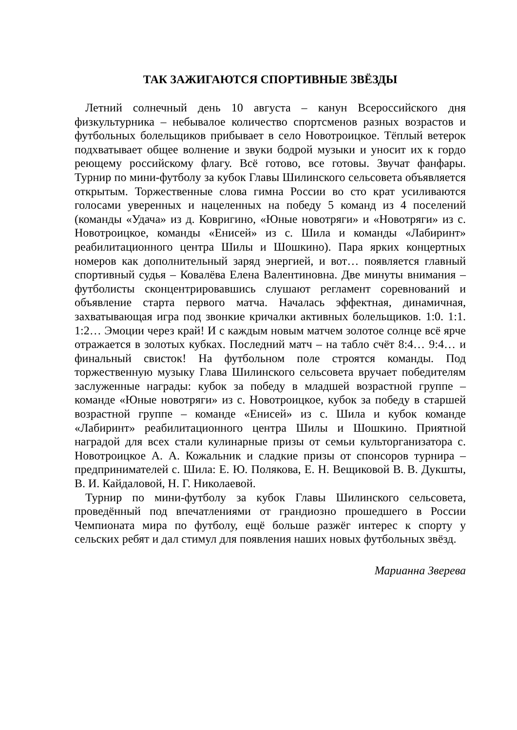ТАК ЗАЖИГАЮТСЯ СПОРТИВНЫЕ ЗВЁЗДЫ
Летний солнечный день 10 августа – канун Всероссийского дня физкультурника – небывалое количество спортсменов разных возрастов и футбольных болельщиков прибывает в село Новотроицкое. Тёплый ветерок подхватывает общее волнение и звуки бодрой музыки и уносит их к гордо реющему российскому флагу. Всё готово, все готовы. Звучат фанфары. Турнир по мини-футболу за кубок Главы Шилинского сельсовета объявляется открытым. Торжественные слова гимна России во сто крат усиливаются голосами уверенных и нацеленных на победу 5 команд из 4 поселений (команды «Удача» из д. Ковригино, «Юные новотряги» и «Новотряги» из с. Новотроицкое, команды «Енисей» из с. Шила и команды «Лабиринт» реабилитационного центра Шилы и Шошкино). Пара ярких концертных номеров как дополнительный заряд энергией, и вот… появляется главный спортивный судья – Ковалёва Елена Валентиновна. Две минуты внимания – футболисты сконцентрировавшись слушают регламент соревнований и объявление старта первого матча. Началась эффектная, динамичная, захватывающая игра под звонкие кричалки активных болельщиков. 1:0. 1:1. 1:2… Эмоции через край! И с каждым новым матчем золотое солнце всё ярче отражается в золотых кубках. Последний матч – на табло счёт 8:4… 9:4… и финальный свисток! На футбольном поле строятся команды. Под торжественную музыку Глава Шилинского сельсовета вручает победителям заслуженные награды: кубок за победу в младшей возрастной группе – команде «Юные новотряги» из с. Новотроицкое, кубок за победу в старшей возрастной группе – команде «Енисей» из с. Шила и кубок команде «Лабиринт» реабилитационного центра Шилы и Шошкино. Приятной наградой для всех стали кулинарные призы от семьи культорганизатора с. Новотроицкое А. А. Кожальник и сладкие призы от спонсоров турнира – предпринимателей с. Шила: Е. Ю. Полякова, Е. Н. Вещиковой В. В. Дукшты, В. И. Кайдаловой, Н. Г. Николаевой.
Турнир по мини-футболу за кубок Главы Шилинского сельсовета, проведённый под впечатлениями от грандиозно прошедшего в России Чемпионата мира по футболу, ещё больше разжёг интерес к спорту у сельских ребят и дал стимул для появления наших новых футбольных звёзд.
Марианна Зверева